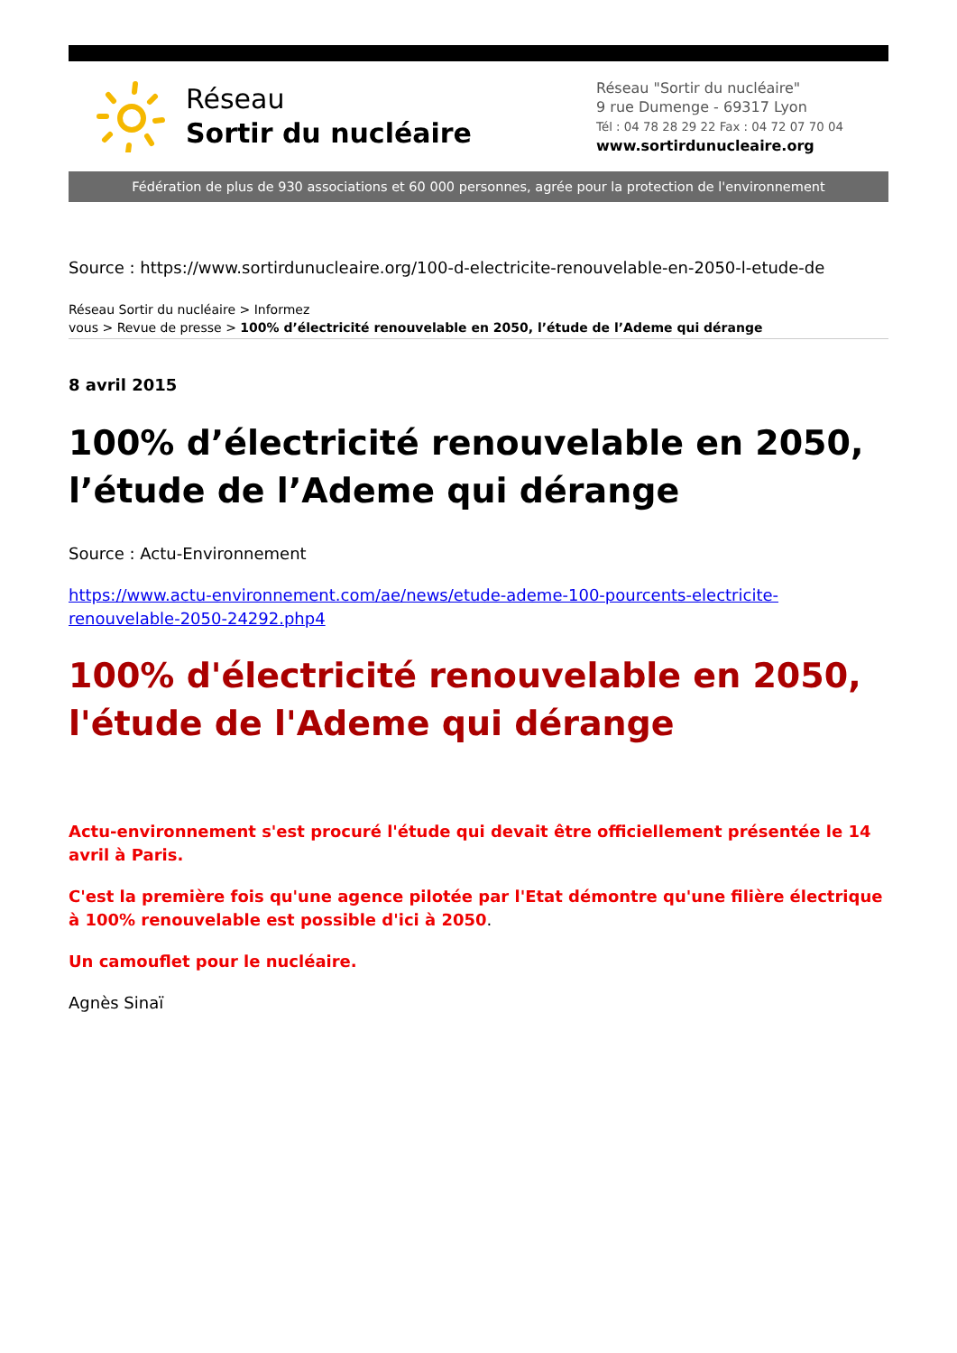Réseau
Sortir du nucléaire
Réseau "Sortir du nucléaire"
9 rue Dumenge - 69317 Lyon
Tél : 04 78 28 29 22 Fax : 04 72 07 70 04
www.sortirdunucleaire.org
Fédération de plus de 930 associations et 60 000 personnes, agrée pour la protection de l'environnement
Source : https://www.sortirdunucleaire.org/100-d-electricite-renouvelable-en-2050-l-etude-de
Réseau Sortir du nucléaire > Informez
vous > Revue de presse > 100% d’électricité renouvelable en 2050, l’étude de l’Ademe qui dérange
8 avril 2015
100% d’électricité renouvelable en 2050, l’étude de l’Ademe qui dérange
Source : Actu-Environnement
https://www.actu-environnement.com/ae/news/etude-ademe-100-pourcents-electricite-renouvelable-2050-24292.php4
100% d'électricité renouvelable en 2050, l'étude de l'Ademe qui dérange
Actu-environnement s'est procuré l'étude qui devait être officiellement présentée le 14 avril à Paris.
C'est la première fois qu'une agence pilotée par l'Etat démontre qu'une filière électrique à 100% renouvelable est possible d'ici à 2050.
Un camouflet pour le nucléaire.
Agnès Sinaï